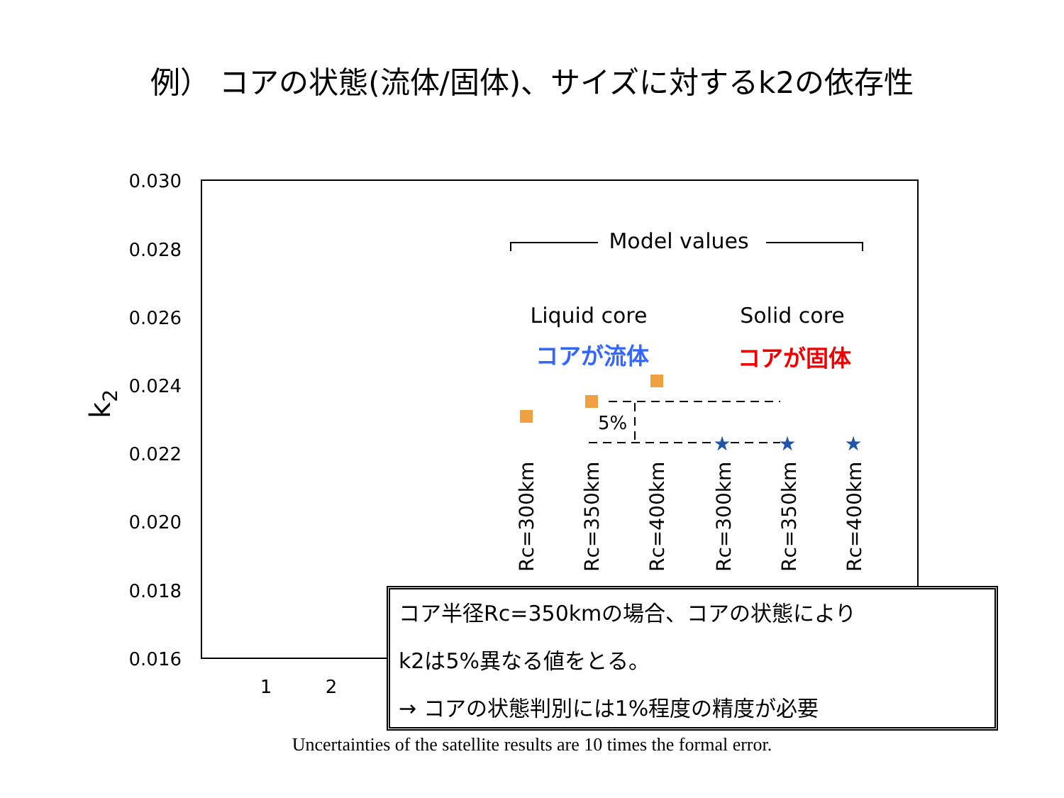例） コアの状態(流体/固体)、サイズに対するk2の依存性
0.030
0.028
0.026
0.024
0.022
0.020
0.018
0.016
1
2
k2
Model values
Liquid core
Solid core
コアが流体
コアが固体
5%
★
★
★
Rc=300km
Rc=350km
Rc=400km
Rc=300km
Rc=350km
Rc=400km
コア半径Rc=350kmの場合、コアの状態により
k2は5%異なる値をとる。
→ コアの状態判別には1%程度の精度が必要
Uncertainties of the satellite results are 10 times the formal error.